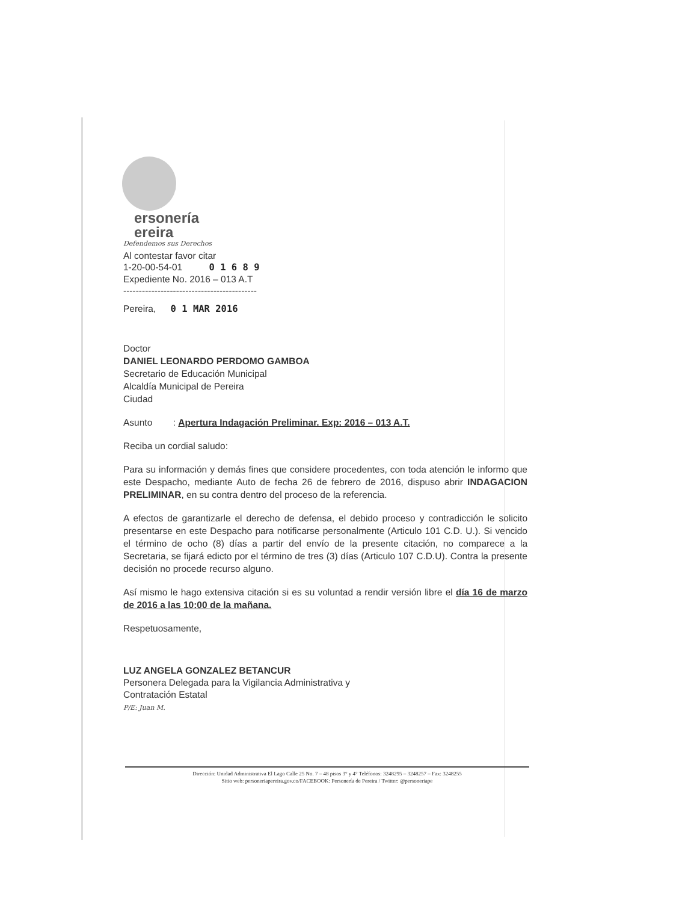ersonería
ereira
Defendemos sus Derechos
Al contestar favor citar
1-20-00-54-01 0 1 6 8 9
Expediente No. 2016 – 013 A.T
-------------------------------------------
Pereira, 0 1 MAR 2016
Doctor
DANIEL LEONARDO PERDOMO GAMBOA
Secretario de Educación Municipal
Alcaldía Municipal de Pereira
Ciudad
Asunto : Apertura Indagación Preliminar. Exp: 2016 – 013 A.T.
Reciba un cordial saludo:
Para su información y demás fines que considere procedentes, con toda atención le informo que este Despacho, mediante Auto de fecha 26 de febrero de 2016, dispuso abrir INDAGACION PRELIMINAR, en su contra dentro del proceso de la referencia.
A efectos de garantizarle el derecho de defensa, el debido proceso y contradicción le solicito presentarse en este Despacho para notificarse personalmente (Articulo 101 C.D. U.). Si vencido el término de ocho (8) días a partir del envío de la presente citación, no comparece a la Secretaria, se fijará edicto por el término de tres (3) días (Articulo 107 C.D.U). Contra la presente decisión no procede recurso alguno.
Así mismo le hago extensiva citación si es su voluntad a rendir versión libre el día 16 de marzo de 2016 a las 10:00 de la mañana.
Respetuosamente,
LUZ ANGELA GONZALEZ BETANCUR
Personera Delegada para la Vigilancia Administrativa y
Contratación Estatal
P/E: Juan M.
Dirección: Unidad Administrativa El Lago Calle 25 No. 7 – 48 pisos 3° y 4° Teléfonos: 3248295 – 3248257 – Fax: 3248255
Sitio web: personeriapereira.gov.co/FACEBOOK: Personería de Pereira / Twitter: @personeriape